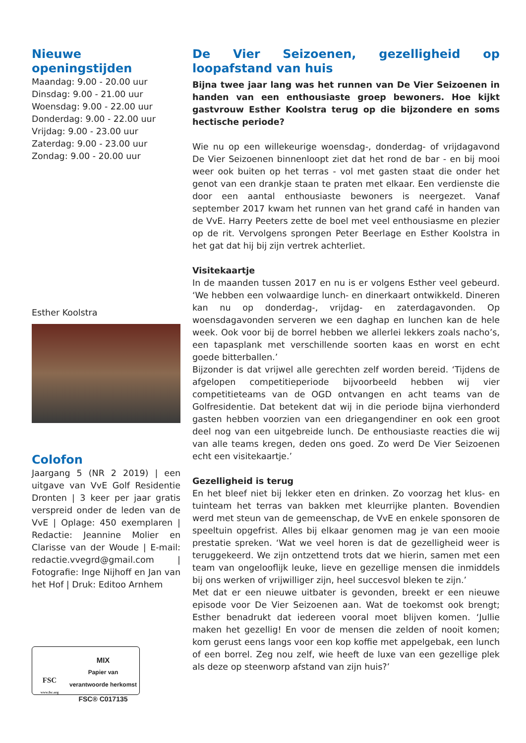Nieuwe openingstijden
Maandag: 9.00 - 20.00 uur
Dinsdag: 9.00 - 21.00 uur
Woensdag: 9.00 - 22.00 uur
Donderdag: 9.00 - 22.00 uur
Vrijdag: 9.00 - 23.00 uur
Zaterdag: 9.00 - 23.00 uur
Zondag: 9.00 - 20.00 uur
Esther Koolstra
Colofon
Jaargang 5 (NR 2 2019) | een uitgave van VvE Golf Residentie Dronten | 3 keer per jaar gratis verspreid onder de leden van de VvE | Oplage: 450 exemplaren | Redactie: Jeannine Molier en Clarisse van der Woude | E-mail: redactie.vvegrd@gmail.com | Fotografie: Inge Nijhoff en Jan van het Hof | Druk: Editoo Arnhem
FSC
www.fsc.org
MIX
Papier van
verantwoorde herkomst
FSC® C017135
De Vier Seizoenen, gezelligheid op loopafstand van huis
Bijna twee jaar lang was het runnen van De Vier Seizoenen in handen van een enthousiaste groep bewoners. Hoe kijkt gastvrouw Esther Koolstra terug op die bijzondere en soms hectische periode?
Wie nu op een willekeurige woensdag-, donderdag- of vrijdagavond De Vier Seizoenen binnenloopt ziet dat het rond de bar - en bij mooi weer ook buiten op het terras - vol met gasten staat die onder het genot van een drankje staan te praten met elkaar. Een verdienste die door een aantal enthousiaste bewoners is neergezet. Vanaf september 2017 kwam het runnen van het grand café in handen van de VvE. Harry Peeters zette de boel met veel enthousiasme en plezier op de rit. Vervolgens sprongen Peter Beerlage en Esther Koolstra in het gat dat hij bij zijn vertrek achterliet.
Visitekaartje
In de maanden tussen 2017 en nu is er volgens Esther veel gebeurd. ‘We hebben een volwaardige lunch- en dinerkaart ontwikkeld. Dineren kan nu op donderdag-, vrijdag- en zaterdagavonden. Op woensdagavonden serveren we een daghap en lunchen kan de hele week. Ook voor bij de borrel hebben we allerlei lekkers zoals nacho’s, een tapasplank met verschillende soorten kaas en worst en echt goede bitterballen.’
Bijzonder is dat vrijwel alle gerechten zelf worden bereid. ‘Tijdens de afgelopen competitieperiode bijvoorbeeld hebben wij vier competitieteams van de OGD ontvangen en acht teams van de Golfresidentie. Dat betekent dat wij in die periode bijna vierhonderd gasten hebben voorzien van een driegangendiner en ook een groot deel nog van een uitgebreide lunch. De enthousiaste reacties die wij van alle teams kregen, deden ons goed. Zo werd De Vier Seizoenen echt een visitekaartje.’
Gezelligheid is terug
En het bleef niet bij lekker eten en drinken. Zo voorzag het klus- en tuinteam het terras van bakken met kleurrijke planten. Bovendien werd met steun van de gemeenschap, de VvE en enkele sponsoren de speeltuin opgefrist. Alles bij elkaar genomen mag je van een mooie prestatie spreken. ‘Wat we veel horen is dat de gezelligheid weer is teruggekeerd. We zijn ontzettend trots dat we hierin, samen met een team van ongelooflijk leuke, lieve en gezellige mensen die inmiddels bij ons werken of vrijwilliger zijn, heel succesvol bleken te zijn.’
Met dat er een nieuwe uitbater is gevonden, breekt er een nieuwe episode voor De Vier Seizoenen aan. Wat de toekomst ook brengt; Esther benadrukt dat iedereen vooral moet blijven komen. ‘Jullie maken het gezellig! En voor de mensen die zelden of nooit komen; kom gerust eens langs voor een kop koffie met appelgebak, een lunch of een borrel. Zeg nou zelf, wie heeft de luxe van een gezellige plek als deze op steenworp afstand van zijn huis?’